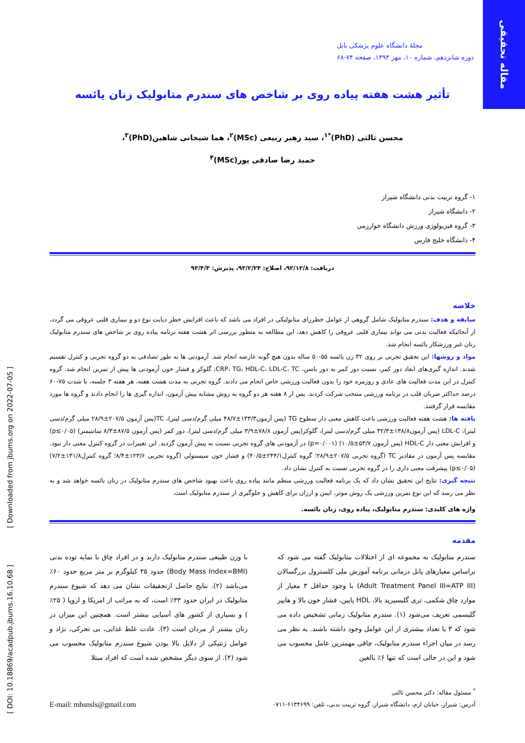مقاله تحقیقی
[ Downloaded from jbums.org on 2022-07-05 ]
[ DOI: 10.18869/acadpub.jbums.16.10.68 ]
مجلهٔ دانشگاه علوم پزشکی بابل
دوره شانزدهم، شماره ۱۰، مهر ۱۳۹۳، صفحه ۷۴-۶۸
تأثیر هشت هفته پیاده روی بر شاخص های سندرم متابولیک زنان یائسه
محسن ثالثی (PhD)<sup>*۱</sup>، سید زهیر ربیعی (MSc)<sup>۲</sup>، هما شیخانی شاهین(PhD)<sup>۳</sup>،
حمید رضا صادقی پور(MSc)<sup>۴</sup>
۱- گروه تربیت بدنی دانشگاه شیراز
۲- دانشگاه شیراز
۳- گروه فیزیولوژی ورزش دانشگاه خوارزمی
۴- دانشگاه خلیج فارس
دریافت: ۹۲/۱۲/۸، اصلاح: ۹۳/۲/۲۴، پذیرش: ۹۳/۴/۴
خلاصه
سابقه و هدف: سندرم متابولیک شامل گروهی از عوامل خطرزای متابولیکی در افراد می باشد که باعث افزایش خطر دیابت نوع دو و بیماری قلبی عروقی می گردد، از آنجائیکه فعالیت بدنی می تواند بیماری قلبی عروقی را کاهش دهد، این مطالعه به منظور بررسی اثر هشت هفته برنامه پیاده روی بر شاخص های سندرم متابولیک زنان غیر ورزشکار یائسه انجام شد.
مواد و روشها: این تحقیق تجربی بر روی ۳۲ زن یائسه ۵۵-۵۰ ساله بدون هیچ گونه عارضه انجام شد. آزمودنی ها به طور تصادفی به دو گروه تجربی و کنترل تقسیم شدند. اندازه گیری‌های ابعاد دور کمر، نسبت دور کمر به دور باسن، CRP، TG، HDL-C، LDL-C، TC، گلوکز و فشار خون آزمودنی ها پیش از تمرین انجام شد. گروه کنترل در این مدت فعالیت های عادی و روزمره خود را بدون فعالیت ورزشی خاص انجام می دادند. گروه تجربی به مدت هشت هفته، هر هفته ۳ جلسه، با شدت ۷۵-۶۰ درصد حداکثر ضربان قلب در برنامه ورزشی منتخب شرکت کردند. پس از ۸ هفته هر دو گروه به روش مشابه پیش آزمون، اندازه گیری ها را انجام دادند و گروه ها مورد مقایسه قرار گرفتند.
یافته ها: هشت هفته فعالیت ورزشی باعث کاهش معنی دار سطوح TG (پس آزمون۱۳۳/۳±۴۸/۷ میلی گرم/دسی لیتر)، TC(پس آزمون ۲۰۷/۵±۲۸/۹ میلی گرم/دسی لیتر)، LDL-C (پس آزمون۱۳۸/۸±۳۲/۳ میلی گرم/دسی لیتر)، گلوکز(پس آزمون ۷۸/۸±۳/۹ میلی گرم/دسی لیتر)، دور کمر (پس آزمون ۸۷/۵±۸/۳ سانتیمتر) (p≤۰/۰۵) و افزایش معنی دار HDL-C (پس آزمون ۵۳/۷±۱۰/۵) (p=۰/۰۰۱) در آزمودنی های گروه تجربی نسبت به پیش آزمون گردید. این تغییرات در گروه کنترل معنی دار نبود. مقایسه پس آزمون در مقادیر TC (گروه تجربی ۲۰۷/۵±۲۸/۹؛ گروه کنترل۲۴۴/۱±۴۰/۵) و فشار خون سیستولی (گروه تجربی ۱۲۳/۶±۸/۴؛ گروه کنترل۱۳۱/۸±۷/۲) (p≤۰/۰۵) پیشرفت معنی داری را در گروه تجربی نسبت به کنترل نشان داد.
نتیجه گیری: نتایج این تحقیق نشان داد که یک برنامه فعالیت ورزشی منظم مانند پیاده روی باعث بهبود شاخص های سندرم متابولیک در زنان یائسه خواهد شد و به نظر می رسد که این نوع تمرین ورزشی یک روش موثر، ایمن و ارزان برای کاهش و جلوگیری از سندرم متابولیک است.
واژه های کلیدی: سندرم متابولیک، پیاده روی، زنان یائسه.
مقدمه
سندرم متابولیک به مجموعه ای از اختلالات متابولیک گفته می شود که براساس معیارهای پانل درمانی برنامه آموزش ملی کلسترول بزرگسالان (Adult Treatment Panel III=ATP III) با وجود حداقل ۳ معیار از موارد چاق شکمی، تری گلیسیرید بالا، HDL پایین، فشار خون بالا و هایپر گلیسمی تعریف می‌شود (۱). سندرم متابولیک زمانی تشخیص داده می شود که ۳ یا تعداد بیشتری از این عوامل وجود داشته باشند. به نظر می رسد در میان اجزاء سندرم متابولیک، چاقی مهمترین عامل محسوب می شود و این در حالی است که تنها ۶٪ بالغین
با وزن طبیعی سندرم متابولیک دارند و در افراد چاق با نمایه توده بدنی (Body Mass Index=BMI) حدود ۳۵ کیلوگرم بر متر مربع حدود ۶۰٪ می‌باشد (۲). نتایج حاصل ازتحقیقات نشان می دهد که شیوع سندرم متابولیک در ایران حدود ۳۳٪ است، که به مراتب از امریکا و اروپا ( ۲۵٪ ) و بسیاری از کشور های آسیایی بیشتر است. همچنین این میزان در زنان بیشتر از مردان است (۳). عادت غلط غذایی، بی تحرکی، نژاد و عوامل ژنتیکی از دلایل بالا بودن شیوع سندرم متابولیک محسوب می شود (۴). از سوی دیگر مشخص شده است که افراد مبتلا
<sup>*</sup> مسئول مقاله: دکتر محسن ثالثی
آدرس: شیراز، خیابان ارم، دانشگاه شیراز، گروه تربیت بدنی، تلفن: ۶۱۳۴۶۹۹-۰۷۱۱
E-mail: mhsnsls@gmail.com